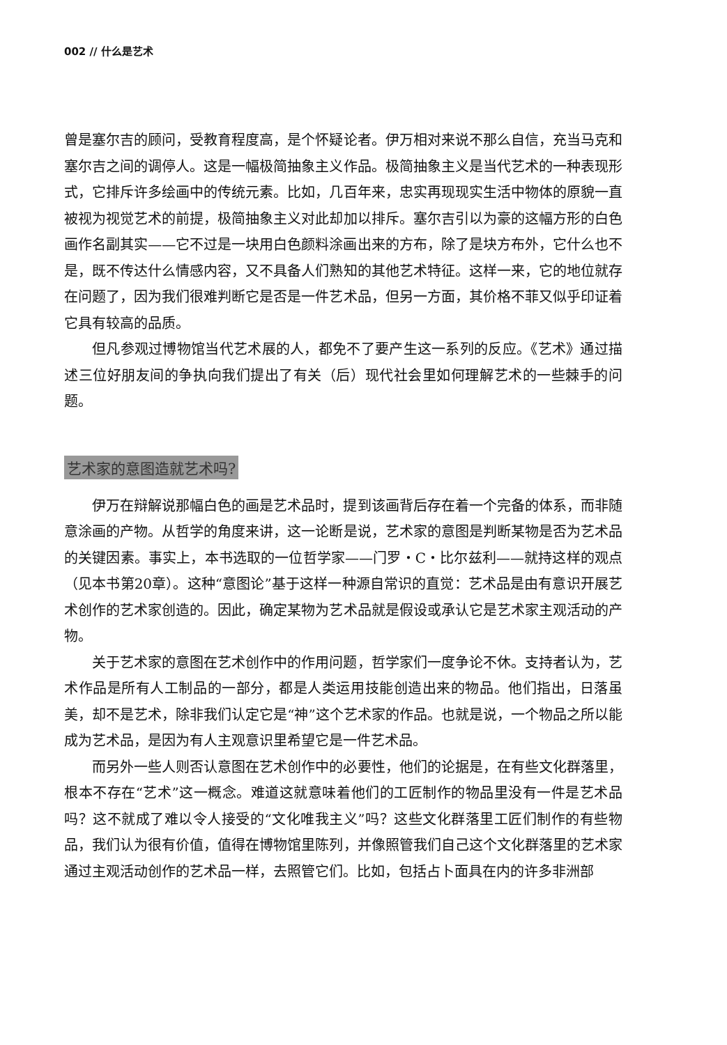002 // 什么是艺术
曾是塞尔吉的顾问，受教育程度高，是个怀疑论者。伊万相对来说不那么自信，充当马克和塞尔吉之间的调停人。这是一幅极简抽象主义作品。极简抽象主义是当代艺术的一种表现形式，它排斥许多绘画中的传统元素。比如，几百年来，忠实再现现实生活中物体的原貌一直被视为视觉艺术的前提，极简抽象主义对此却加以排斥。塞尔吉引以为豪的这幅方形的白色画作名副其实——它不过是一块用白色颜料涂画出来的方布，除了是块方布外，它什么也不是，既不传达什么情感内容，又不具备人们熟知的其他艺术特征。这样一来，它的地位就存在问题了，因为我们很难判断它是否是一件艺术品，但另一方面，其价格不菲又似乎印证着它具有较高的品质。
但凡参观过博物馆当代艺术展的人，都免不了要产生这一系列的反应。《艺术》通过描述三位好朋友间的争执向我们提出了有关（后）现代社会里如何理解艺术的一些棘手的问题。
艺术家的意图造就艺术吗?
伊万在辩解说那幅白色的画是艺术品时，提到该画背后存在着一个完备的体系，而非随意涂画的产物。从哲学的角度来讲，这一论断是说，艺术家的意图是判断某物是否为艺术品的关键因素。事实上，本书选取的一位哲学家——门罗・C・比尔兹利——就持这样的观点（见本书第20章）。这种“意图论”基于这样一种源自常识的直觉：艺术品是由有意识开展艺术创作的艺术家创造的。因此，确定某物为艺术品就是假设或承认它是艺术家主观活动的产物。
关于艺术家的意图在艺术创作中的作用问题，哲学家们一度争论不休。支持者认为，艺术作品是所有人工制品的一部分，都是人类运用技能创造出来的物品。他们指出，日落虽美，却不是艺术，除非我们认定它是“神”这个艺术家的作品。也就是说，一个物品之所以能成为艺术品，是因为有人主观意识里希望它是一件艺术品。
而另外一些人则否认意图在艺术创作中的必要性，他们的论据是，在有些文化群落里，根本不存在“艺术”这一概念。难道这就意味着他们的工匠制作的物品里没有一件是艺术品吗？这不就成了难以令人接受的“文化唯我主义”吗？这些文化群落里工匠们制作的有些物品，我们认为很有价值，值得在博物馆里陈列，并像照管我们自己这个文化群落里的艺术家通过主观活动创作的艺术品一样，去照管它们。比如，包括占卜面具在内的许多非洲部